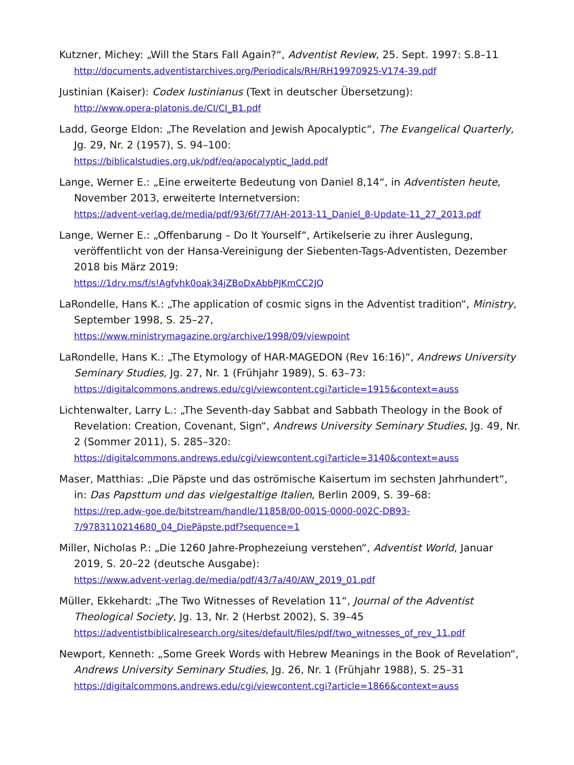Kutzner, Michey: „Will the Stars Fall Again?“, Adventist Review, 25. Sept. 1997: S.8–11
http://documents.adventistarchives.org/Periodicals/RH/RH19970925-V174-39.pdf
Justinian (Kaiser): Codex Iustinianus (Text in deutscher Übersetzung):
http://www.opera-platonis.de/CI/CI_B1.pdf
Ladd, George Eldon: „The Revelation and Jewish Apocalyptic“, The Evangelical Quarterly, Jg. 29, Nr. 2 (1957), S. 94–100:
https://biblicalstudies.org.uk/pdf/eq/apocalyptic_ladd.pdf
Lange, Werner E.: „Eine erweiterte Bedeutung von Daniel 8,14“, in Adventisten heute, November 2013, erweiterte Internetversion:
https://advent-verlag.de/media/pdf/93/6f/77/AH-2013-11_Daniel_8-Update-11_27_2013.pdf
Lange, Werner E.: „Offenbarung – Do It Yourself“, Artikelserie zu ihrer Auslegung, veröffentlicht von der Hansa-Vereinigung der Siebenten-Tags-Adventisten, Dezember 2018 bis März 2019:
https://1drv.ms/f/s!Agfvhk0oak34jZBoDxAbbPJKmCC2JQ
LaRondelle, Hans K.: „The application of cosmic signs in the Adventist tradition“, Ministry, September 1998, S. 25–27,
https://www.ministrymagazine.org/archive/1998/09/viewpoint
LaRondelle, Hans K.: „The Etymology of HAR-MAGEDON (Rev 16:16)“, Andrews University Seminary Studies, Jg. 27, Nr. 1 (Frühjahr 1989), S. 63–73:
https://digitalcommons.andrews.edu/cgi/viewcontent.cgi?article=1915&context=auss
Lichtenwalter, Larry L.: „The Seventh-day Sabbat and Sabbath Theology in the Book of Revelation: Creation, Covenant, Sign“, Andrews University Seminary Studies, Jg. 49, Nr. 2 (Sommer 2011), S. 285–320:
https://digitalcommons.andrews.edu/cgi/viewcontent.cgi?article=3140&context=auss
Maser, Matthias: „Die Päpste und das oströmische Kaisertum im sechsten Jahrhundert“, in: Das Papsttum und das vielgestaltige Italien, Berlin 2009, S. 39–68:
https://rep.adw-goe.de/bitstream/handle/11858/00-001S-0000-002C-DB93-7/9783110214680_04_DiePäpste.pdf?sequence=1
Miller, Nicholas P.: „Die 1260 Jahre-Prophezeiung verstehen“, Adventist World, Januar 2019, S. 20–22 (deutsche Ausgabe):
https://www.advent-verlag.de/media/pdf/43/7a/40/AW_2019_01.pdf
Müller, Ekkehardt: „The Two Witnesses of Revelation 11“, Journal of the Adventist Theological Society, Jg. 13, Nr. 2 (Herbst 2002), S. 39–45
https://adventistbiblicalresearch.org/sites/default/files/pdf/two_witnesses_of_rev_11.pdf
Newport, Kenneth: „Some Greek Words with Hebrew Meanings in the Book of Revelation“, Andrews University Seminary Studies, Jg. 26, Nr. 1 (Frühjahr 1988), S. 25–31
https://digitalcommons.andrews.edu/cgi/viewcontent.cgi?article=1866&context=auss